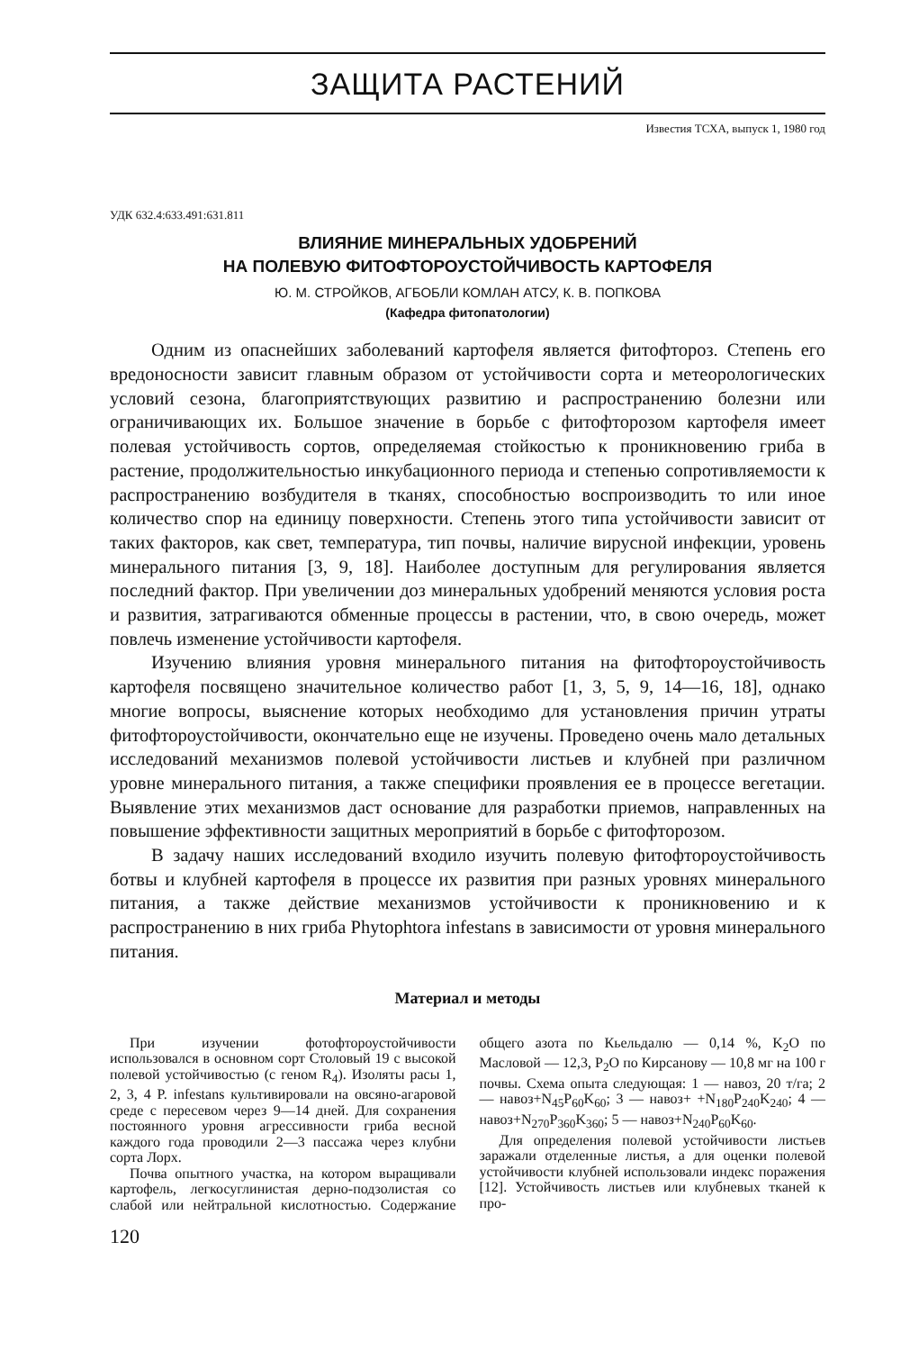ЗАЩИТА РАСТЕНИЙ
Известия ТСХА, выпуск 1, 1980 год
УДК 632.4:633.491:631.811
ВЛИЯНИЕ МИНЕРАЛЬНЫХ УДОБРЕНИЙ
НА ПОЛЕВУЮ ФИТОФТОРОУСТОЙЧИВОСТЬ КАРТОФЕЛЯ
Ю. М. СТРОЙКОВ, АГБОБЛИ КОМЛАН АТСУ, К. В. ПОПКОВА
(Кафедра фитопатологии)
Одним из опаснейших заболеваний картофеля является фитофтороз. Степень его вредоносности зависит главным образом от устойчивости сорта и метеорологических условий сезона, благоприятствующих развитию и распространению болезни или ограничивающих их. Большое значение в борьбе с фитофторозом картофеля имеет полевая устойчивость сортов, определяемая стойкостью к проникновению гриба в растение, продолжительностью инкубационного периода и степенью сопротивляемости к распространению возбудителя в тканях, способностью воспроизводить то или иное количество спор на единицу поверхности. Степень этого типа устойчивости зависит от таких факторов, как свет, температура, тип почвы, наличие вирусной инфекции, уровень минерального питания [3, 9, 18]. Наиболее доступным для регулирования является последний фактор. При увеличении доз минеральных удобрений меняются условия роста и развития, затрагиваются обменные процессы в растении, что, в свою очередь, может повлечь изменение устойчивости картофеля.
Изучению влияния уровня минерального питания на фитофтороустойчивость картофеля посвящено значительное количество работ [1, 3, 5, 9, 14—16, 18], однако многие вопросы, выяснение которых необходимо для установления причин утраты фитофтороустойчивости, окончательно еще не изучены. Проведено очень мало детальных исследований механизмов полевой устойчивости листьев и клубней при различном уровне минерального питания, а также специфики проявления ее в процессе вегетации. Выявление этих механизмов даст основание для разработки приемов, направленных на повышение эффективности защитных мероприятий в борьбе с фитофторозом.
В задачу наших исследований входило изучить полевую фитофтороустойчивость ботвы и клубней картофеля в процессе их развития при разных уровнях минерального питания, а также действие механизмов устойчивости к проникновению и к распространению в них гриба Phytophtora infestans в зависимости от уровня минерального питания.
Материал и методы
При изучении фотофтороустойчивости использовался в основном сорт Столовый 19 с высокой полевой устойчивостью (с геном R<sub>4</sub>). Изоляты расы 1, 2, 3, 4 P. infestans культивировали на овсяно-агаровой среде с пересевом через 9—14 дней. Для сохранения постоянного уровня агрессивности гриба весной каждого года проводили 2—3 пассажа через клубни сорта Лорх.
Почва опытного участка, на котором выращивали картофель, легкосуглинистая дерно-подзолистая со слабой или нейтральной кислотностью. Содержание общего азота по Кьельдалю — 0,14 %, K<sub>2</sub>O по Масловой — 12,3, P<sub>2</sub>O по Кирсанову — 10,8 мг на 100 г почвы. Схема опыта следующая: 1 — навоз, 20 т/га; 2 — навоз+N<sub>45</sub>P<sub>60</sub>K<sub>60</sub>; 3 — навоз+ +N<sub>180</sub>P<sub>240</sub>K<sub>240</sub>; 4 — навоз+N<sub>270</sub>P<sub>360</sub>K<sub>360</sub>; 5 — навоз+N<sub>240</sub>P<sub>60</sub>K<sub>60</sub>.
Для определения полевой устойчивости листьев заражали отделенные листья, а для оценки полевой устойчивости клубней использовали индекс поражения [12]. Устойчивость листьев или клубневых тканей к про-
120